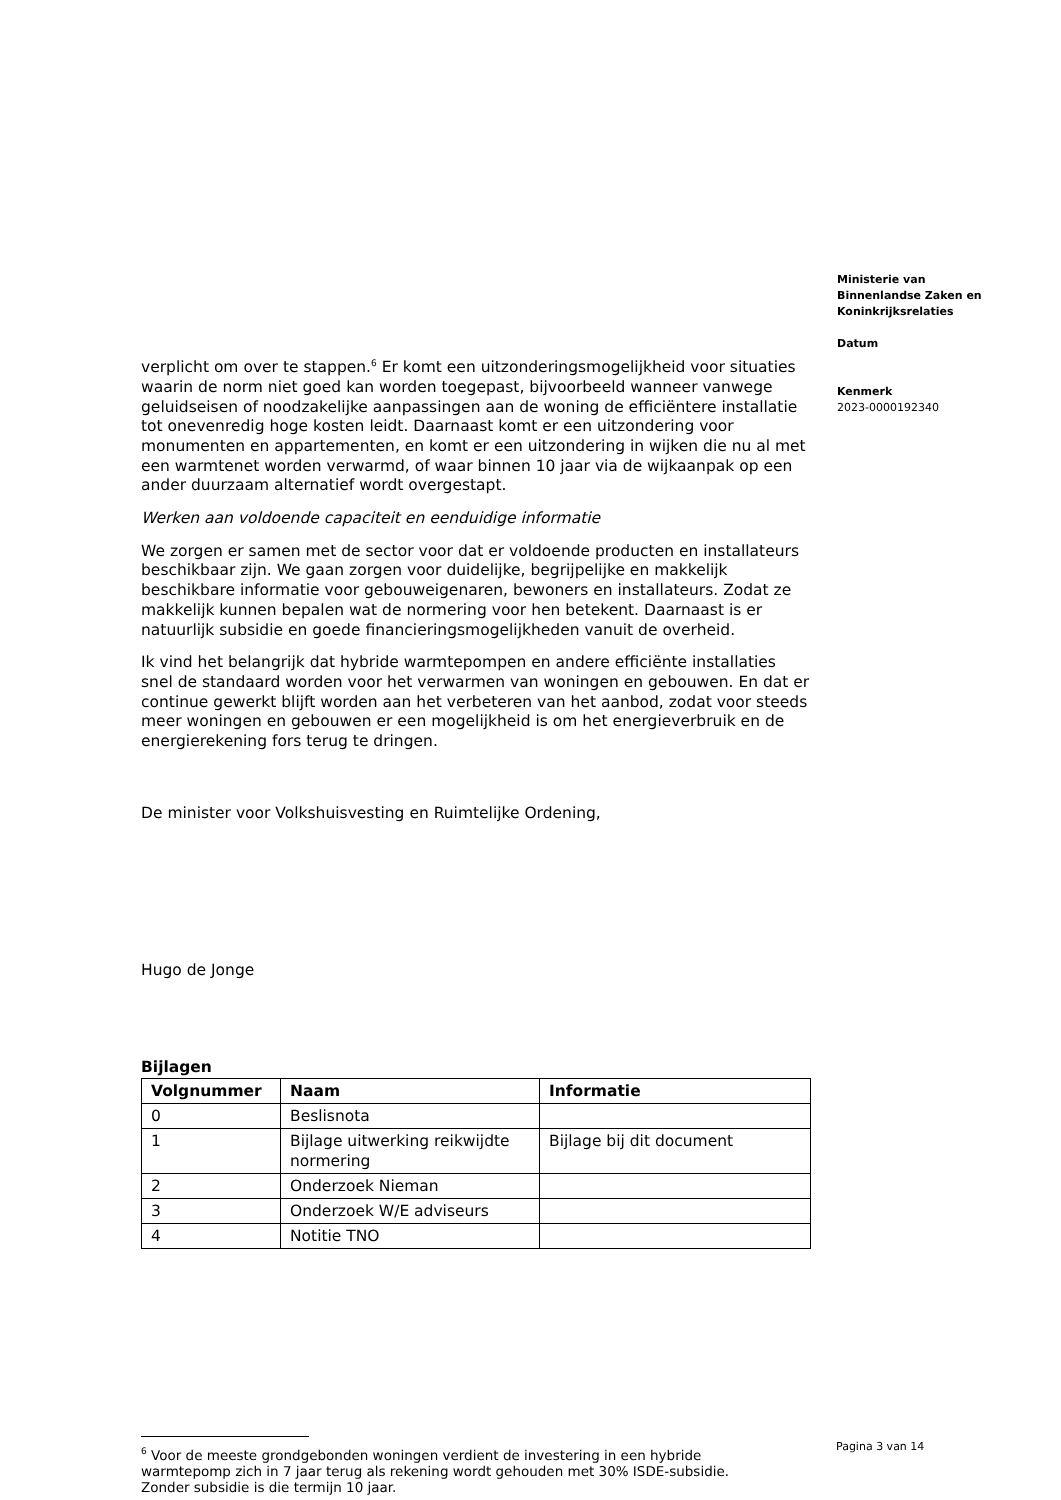verplicht om over te stappen.<sup>6</sup> Er komt een uitzonderingsmogelijkheid voor situaties waarin de norm niet goed kan worden toegepast, bijvoorbeeld wanneer vanwege geluidseisen of noodzakelijke aanpassingen aan de woning de efficiëntere installatie tot onevenredig hoge kosten leidt. Daarnaast komt er een uitzondering voor monumenten en appartementen, en komt er een uitzondering in wijken die nu al met een warmtenet worden verwarmd, of waar binnen 10 jaar via de wijkaanpak op een ander duurzaam alternatief wordt overgestapt.
Werken aan voldoende capaciteit en eenduidige informatie
We zorgen er samen met de sector voor dat er voldoende producten en installateurs beschikbaar zijn. We gaan zorgen voor duidelijke, begrijpelijke en makkelijk beschikbare informatie voor gebouweigenaren, bewoners en installateurs. Zodat ze makkelijk kunnen bepalen wat de normering voor hen betekent. Daarnaast is er natuurlijk subsidie en goede financieringsmogelijkheden vanuit de overheid.
Ik vind het belangrijk dat hybride warmtepompen en andere efficiënte installaties snel de standaard worden voor het verwarmen van woningen en gebouwen. En dat er continue gewerkt blijft worden aan het verbeteren van het aanbod, zodat voor steeds meer woningen en gebouwen er een mogelijkheid is om het energieverbruik en de energierekening fors terug te dringen.
De minister voor Volkshuisvesting en Ruimtelijke Ordening,
Hugo de Jonge
Bijlagen
| Volgnummer | Naam | Informatie |
| --- | --- | --- |
| 0 | Beslisnota | |
| 1 | Bijlage uitwerking reikwijdte normering | Bijlage bij dit document |
| 2 | Onderzoek Nieman | |
| 3 | Onderzoek W/E adviseurs | |
| 4 | Notitie TNO | |
Ministerie van Binnenlandse Zaken en Koninkrijksrelaties
Datum
Kenmerk
2023-0000192340
Pagina 3 van 14
<sup>6</sup> Voor de meeste grondgebonden woningen verdient de investering in een hybride warmtepomp zich in 7 jaar terug als rekening wordt gehouden met 30% ISDE-subsidie. Zonder subsidie is die termijn 10 jaar.